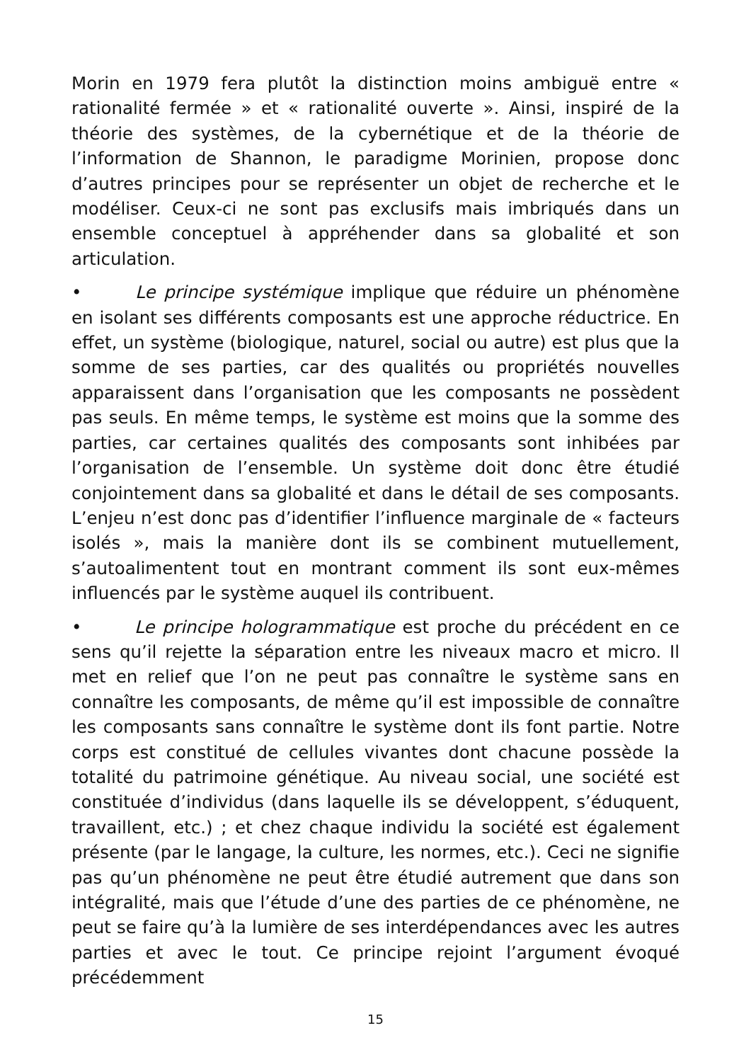Morin en 1979 fera plutôt la distinction moins ambiguë entre « rationalité fermée » et « rationalité ouverte ». Ainsi, inspiré de la théorie des systèmes, de la cybernétique et de la théorie de l’information de Shannon, le paradigme Morinien, propose donc d’autres principes pour se représenter un objet de recherche et le modéliser. Ceux-ci ne sont pas exclusifs mais imbriqués dans un ensemble conceptuel à appréhender dans sa globalité et son articulation.
• Le principe systémique implique que réduire un phénomène en isolant ses différents composants est une approche réductrice. En effet, un système (biologique, naturel, social ou autre) est plus que la somme de ses parties, car des qualités ou propriétés nouvelles apparaissent dans l’organisation que les composants ne possèdent pas seuls. En même temps, le système est moins que la somme des parties, car certaines qualités des composants sont inhibées par l’organisation de l’ensemble. Un système doit donc être étudié conjointement dans sa globalité et dans le détail de ses composants. L’enjeu n’est donc pas d’identifier l’influence marginale de « facteurs isolés », mais la manière dont ils se combinent mutuellement, s’autoalimentent tout en montrant comment ils sont eux-mêmes influencés par le système auquel ils contribuent.
• Le principe hologrammatique est proche du précédent en ce sens qu’il rejette la séparation entre les niveaux macro et micro. Il met en relief que l’on ne peut pas connaître le système sans en connaître les composants, de même qu’il est impossible de connaître les composants sans connaître le système dont ils font partie. Notre corps est constitué de cellules vivantes dont chacune possède la totalité du patrimoine génétique. Au niveau social, une société est constituée d’individus (dans laquelle ils se développent, s’éduquent, travaillent, etc.) ; et chez chaque individu la société est également présente (par le langage, la culture, les normes, etc.). Ceci ne signifie pas qu’un phénomène ne peut être étudié autrement que dans son intégralité, mais que l’étude d’une des parties de ce phénomène, ne peut se faire qu’à la lumière de ses interdépendances avec les autres parties et avec le tout. Ce principe rejoint l’argument évoqué précédemment
15